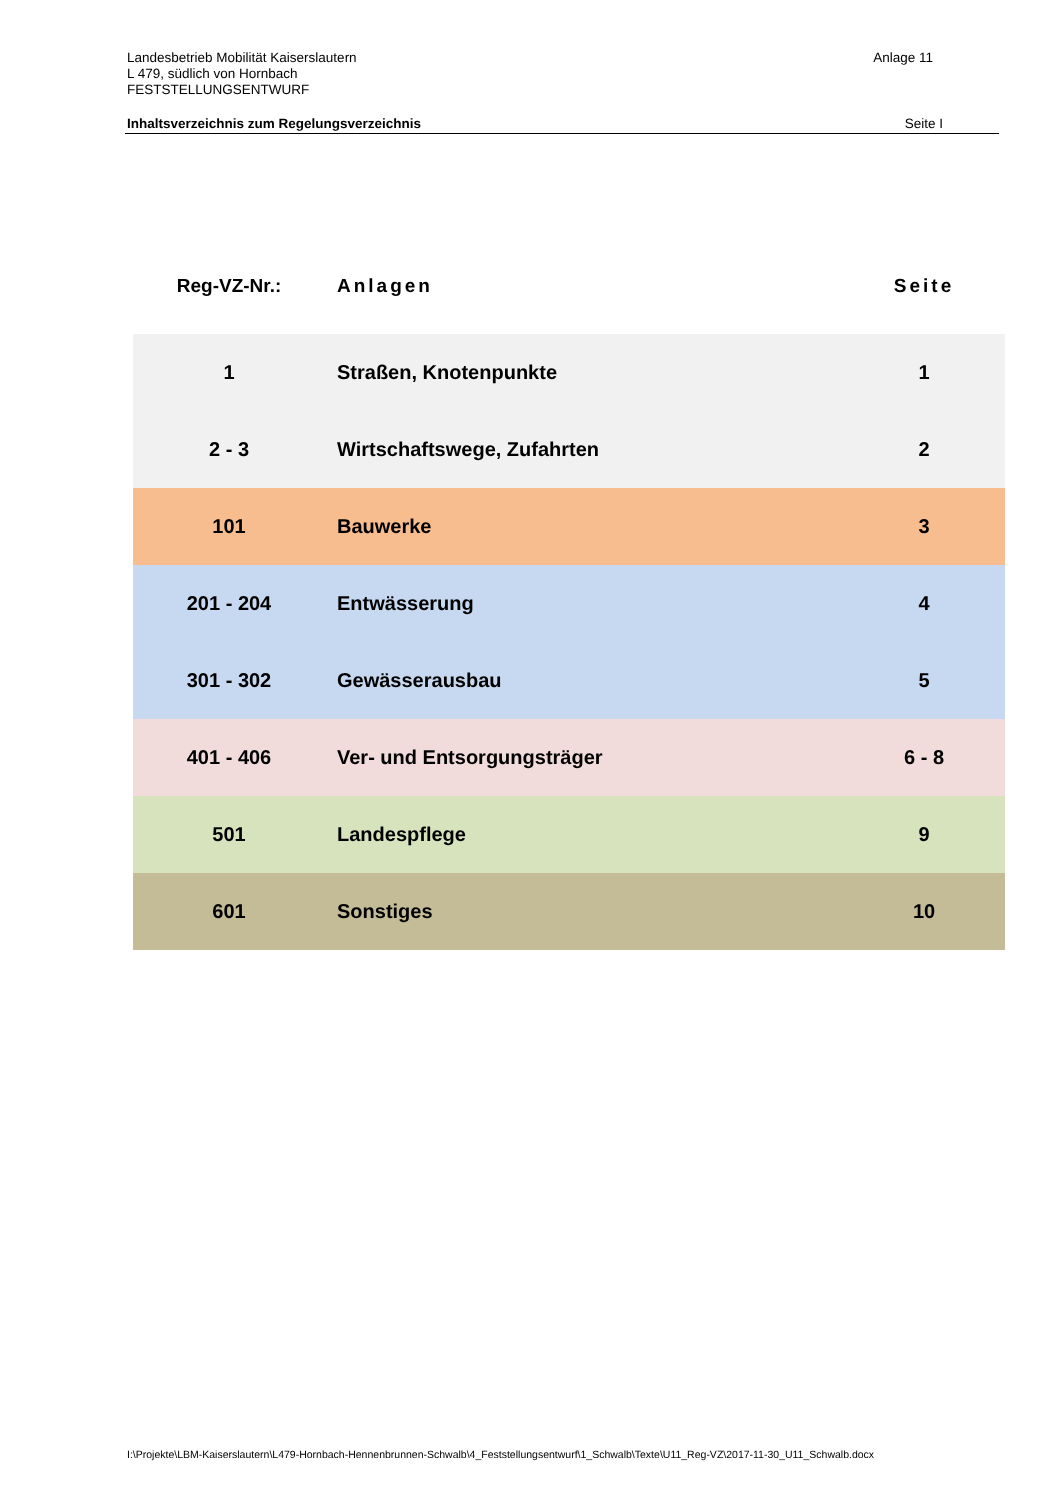Anlage 11 Landesbetrieb Mobilität Kaiserslautern
L 479, südlich von Hornbach
FESTSTELLUNGSENTWURF
Seite I Inhaltsverzeichnis zum Regelungsverzeichnis
| Reg-VZ-Nr.: | Anlagen | Seite |
| --- | --- | --- |
| 1 | Straßen, Knotenpunkte | 1 |
| 2 - 3 | Wirtschaftswege, Zufahrten | 2 |
| 101 | Bauwerke | 3 |
| 201 - 204 | Entwässerung | 4 |
| 301 - 302 | Gewässerausbau | 5 |
| 401 - 406 | Ver- und Entsorgungsträger | 6 - 8 |
| 501 | Landespflege | 9 |
| 601 | Sonstiges | 10 |
I:\Projekte\LBM-Kaiserslautern\L479-Hornbach-Hennenbrunnen-Schwalb\4_Feststellungsentwurf\1_Schwalb\Texte\U11_Reg-VZ\2017-11-30_U11_Schwalb.docx